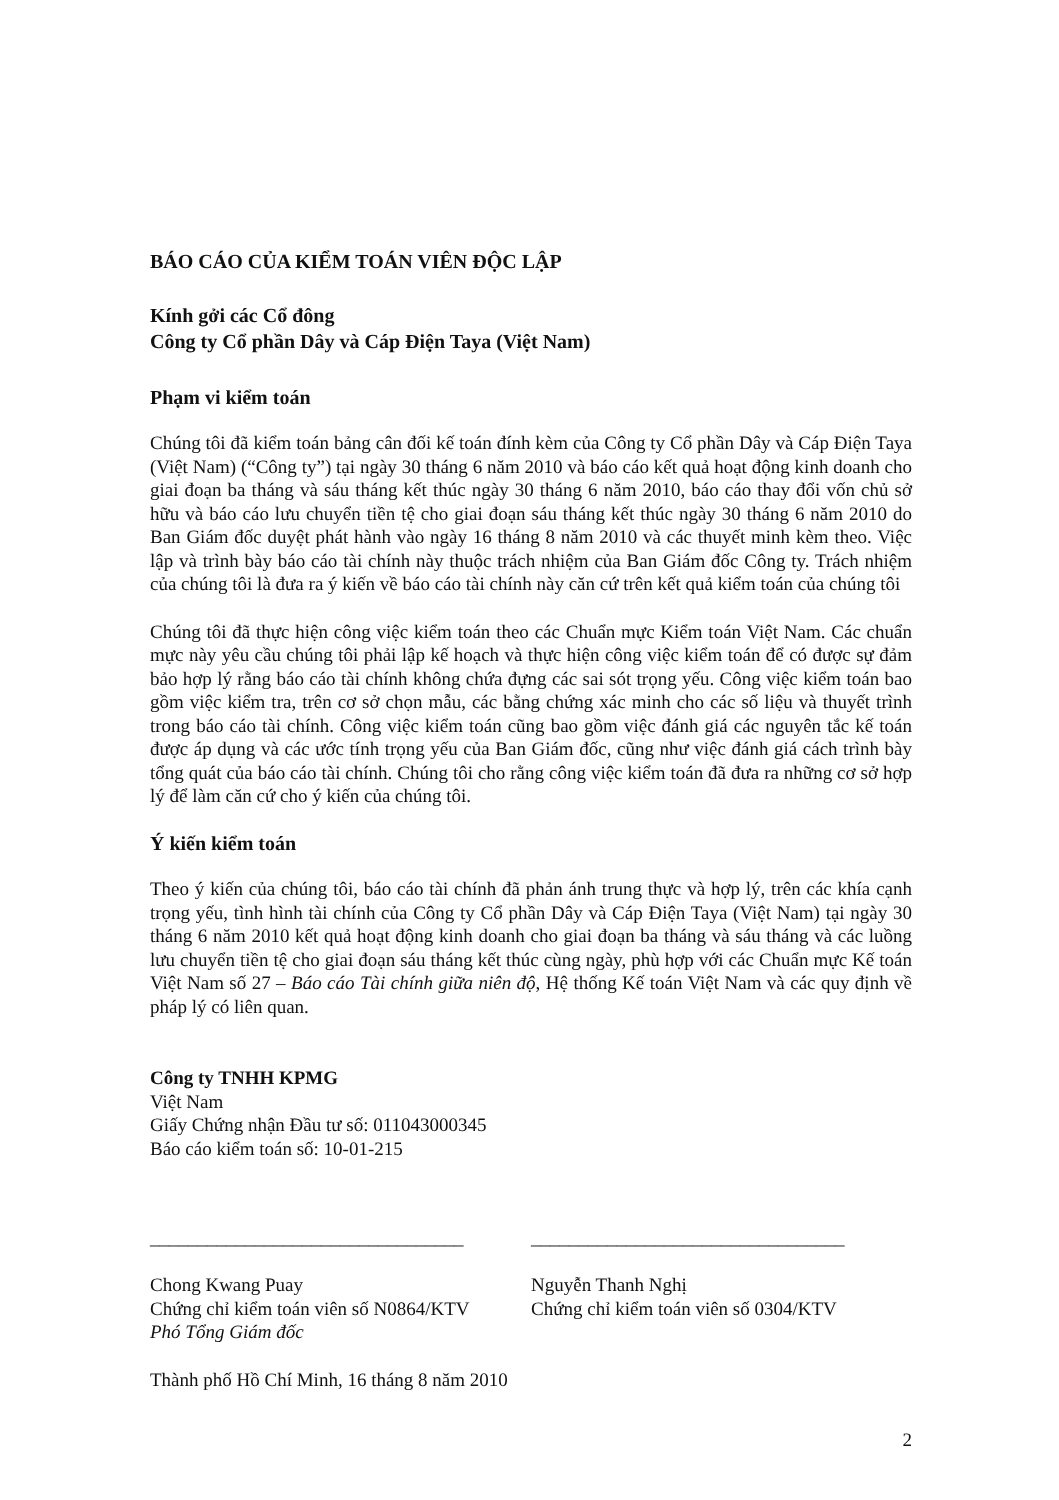BÁO CÁO CỦA KIỂM TOÁN VIÊN ĐỘC LẬP
Kính gởi các Cổ đông
Công ty Cổ phần Dây và Cáp Điện Taya (Việt Nam)
Phạm vi kiểm toán
Chúng tôi đã kiểm toán bảng cân đối kế toán đính kèm của Công ty Cổ phần Dây và Cáp Điện Taya (Việt Nam) (“Công ty”) tại ngày 30 tháng 6 năm 2010 và báo cáo kết quả hoạt động kinh doanh cho giai đoạn ba tháng và sáu tháng kết thúc ngày 30 tháng 6 năm 2010, báo cáo thay đổi vốn chủ sở hữu và báo cáo lưu chuyển tiền tệ cho giai đoạn sáu tháng kết thúc ngày 30 tháng 6 năm 2010 do Ban Giám đốc duyệt phát hành vào ngày 16 tháng 8 năm 2010 và các thuyết minh kèm theo. Việc lập và trình bày báo cáo tài chính này thuộc trách nhiệm của Ban Giám đốc Công ty. Trách nhiệm của chúng tôi là đưa ra ý kiến về báo cáo tài chính này căn cứ trên kết quả kiểm toán của chúng tôi
Chúng tôi đã thực hiện công việc kiểm toán theo các Chuẩn mực Kiểm toán Việt Nam. Các chuẩn mực này yêu cầu chúng tôi phải lập kế hoạch và thực hiện công việc kiểm toán để có được sự đảm bảo hợp lý rằng báo cáo tài chính không chứa đựng các sai sót trọng yếu. Công việc kiểm toán bao gồm việc kiểm tra, trên cơ sở chọn mẫu, các bằng chứng xác minh cho các số liệu và thuyết trình trong báo cáo tài chính. Công việc kiểm toán cũng bao gồm việc đánh giá các nguyên tắc kế toán được áp dụng và các ước tính trọng yếu của Ban Giám đốc, cũng như việc đánh giá cách trình bày tổng quát của báo cáo tài chính. Chúng tôi cho rằng công việc kiểm toán đã đưa ra những cơ sở hợp lý để làm căn cứ cho ý kiến của chúng tôi.
Ý kiến kiểm toán
Theo ý kiến của chúng tôi, báo cáo tài chính đã phản ánh trung thực và hợp lý, trên các khía cạnh trọng yếu, tình hình tài chính của Công ty Cổ phần Dây và Cáp Điện Taya (Việt Nam) tại ngày 30 tháng 6 năm 2010 kết quả hoạt động kinh doanh cho giai đoạn ba tháng và sáu tháng và các luồng lưu chuyển tiền tệ cho giai đoạn sáu tháng kết thúc cùng ngày, phù hợp với các Chuẩn mực Kế toán Việt Nam số 27 – Báo cáo Tài chính giữa niên độ, Hệ thống Kế toán Việt Nam và các quy định về pháp lý có liên quan.
Công ty TNHH KPMG
Việt Nam
Giấy Chứng nhận Đầu tư số: 011043000345
Báo cáo kiểm toán số: 10-01-215
_________________________________
Chong Kwang Puay
Chứng chỉ kiểm toán viên số N0864/KTV
Phó Tổng Giám đốc
_________________________________
Nguyễn Thanh Nghị
Chứng chỉ kiểm toán viên số 0304/KTV
Thành phố Hồ Chí Minh, 16 tháng 8 năm 2010
2